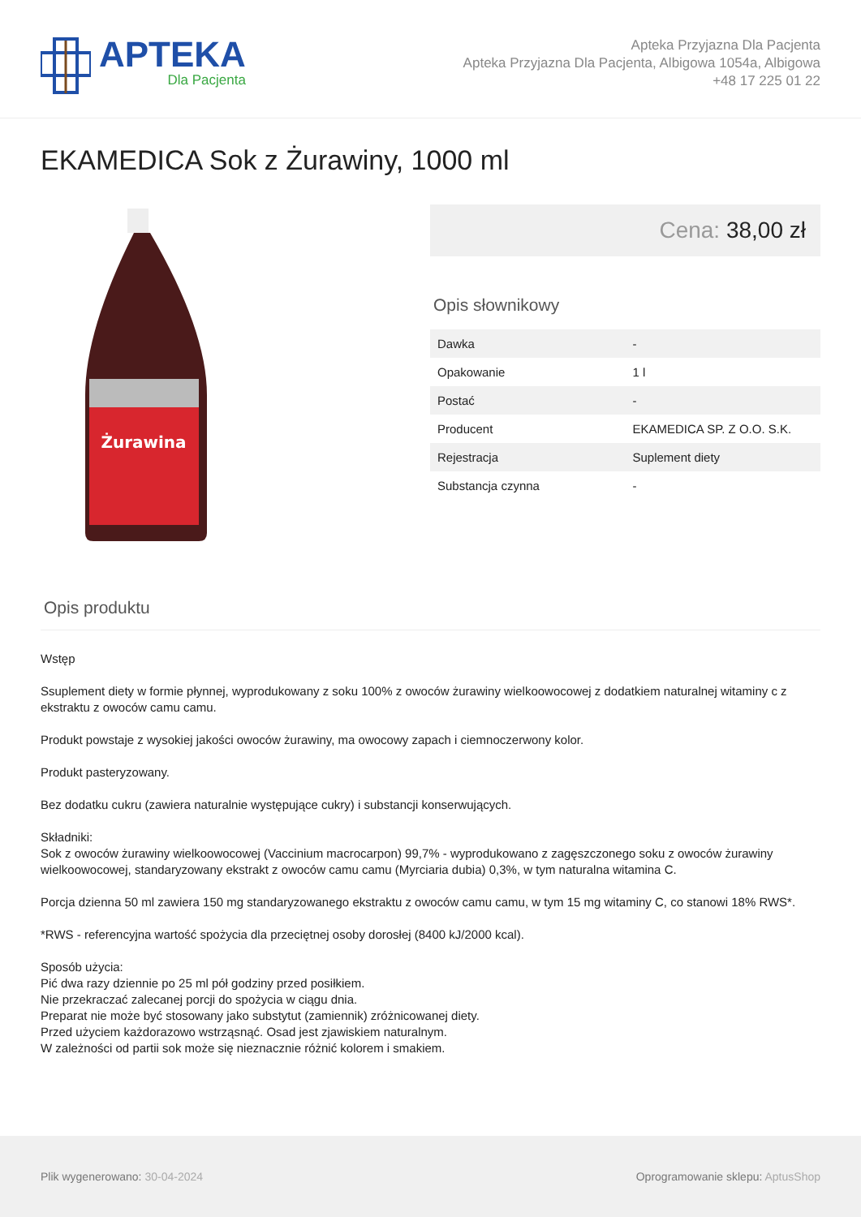APTEKA
Dla Pacjenta
Apteka Przyjazna Dla Pacjenta
Apteka Przyjazna Dla Pacjenta, Albigowa 1054a, Albigowa
+48 17 225 01 22
EKAMEDICA Sok z Żurawiny, 1000 ml
Żurawina
Cena: 38,00 zł
Opis słownikowy
| Dawka | - |
| Opakowanie | 1 l |
| Postać | - |
| Producent | EKAMEDICA SP. Z O.O. S.K. |
| Rejestracja | Suplement diety |
| Substancja czynna | - |
Opis produktu
Wstęp
Ssuplement diety w formie płynnej, wyprodukowany z soku 100% z owoców żurawiny wielkoowocowej z dodatkiem naturalnej witaminy c z ekstraktu z owoców camu camu.
Produkt powstaje z wysokiej jakości owoców żurawiny, ma owocowy zapach i ciemnoczerwony kolor.
Produkt pasteryzowany.
Bez dodatku cukru (zawiera naturalnie występujące cukry) i substancji konserwujących.
Składniki:
Sok z owoców żurawiny wielkoowocowej (Vaccinium macrocarpon) 99,7% - wyprodukowano z zagęszczonego soku z owoców żurawiny wielkoowocowej, standaryzowany ekstrakt z owoców camu camu (Myrciaria dubia) 0,3%, w tym naturalna witamina C.
Porcja dzienna 50 ml zawiera 150 mg standaryzowanego ekstraktu z owoców camu camu, w tym 15 mg witaminy C, co stanowi 18% RWS*.
*RWS - referencyjna wartość spożycia dla przeciętnej osoby dorosłej (8400 kJ/2000 kcal).
Sposób użycia:
Pić dwa razy dziennie po 25 ml pół godziny przed posiłkiem.
Nie przekraczać zalecanej porcji do spożycia w ciągu dnia.
Preparat nie może być stosowany jako substytut (zamiennik) zróżnicowanej diety.
Przed użyciem każdorazowo wstrząsnąć. Osad jest zjawiskiem naturalnym.
W zależności od partii sok może się nieznacznie różnić kolorem i smakiem.
Plik wygenerowano: 30-04-2024
Oprogramowanie sklepu: AptusShop